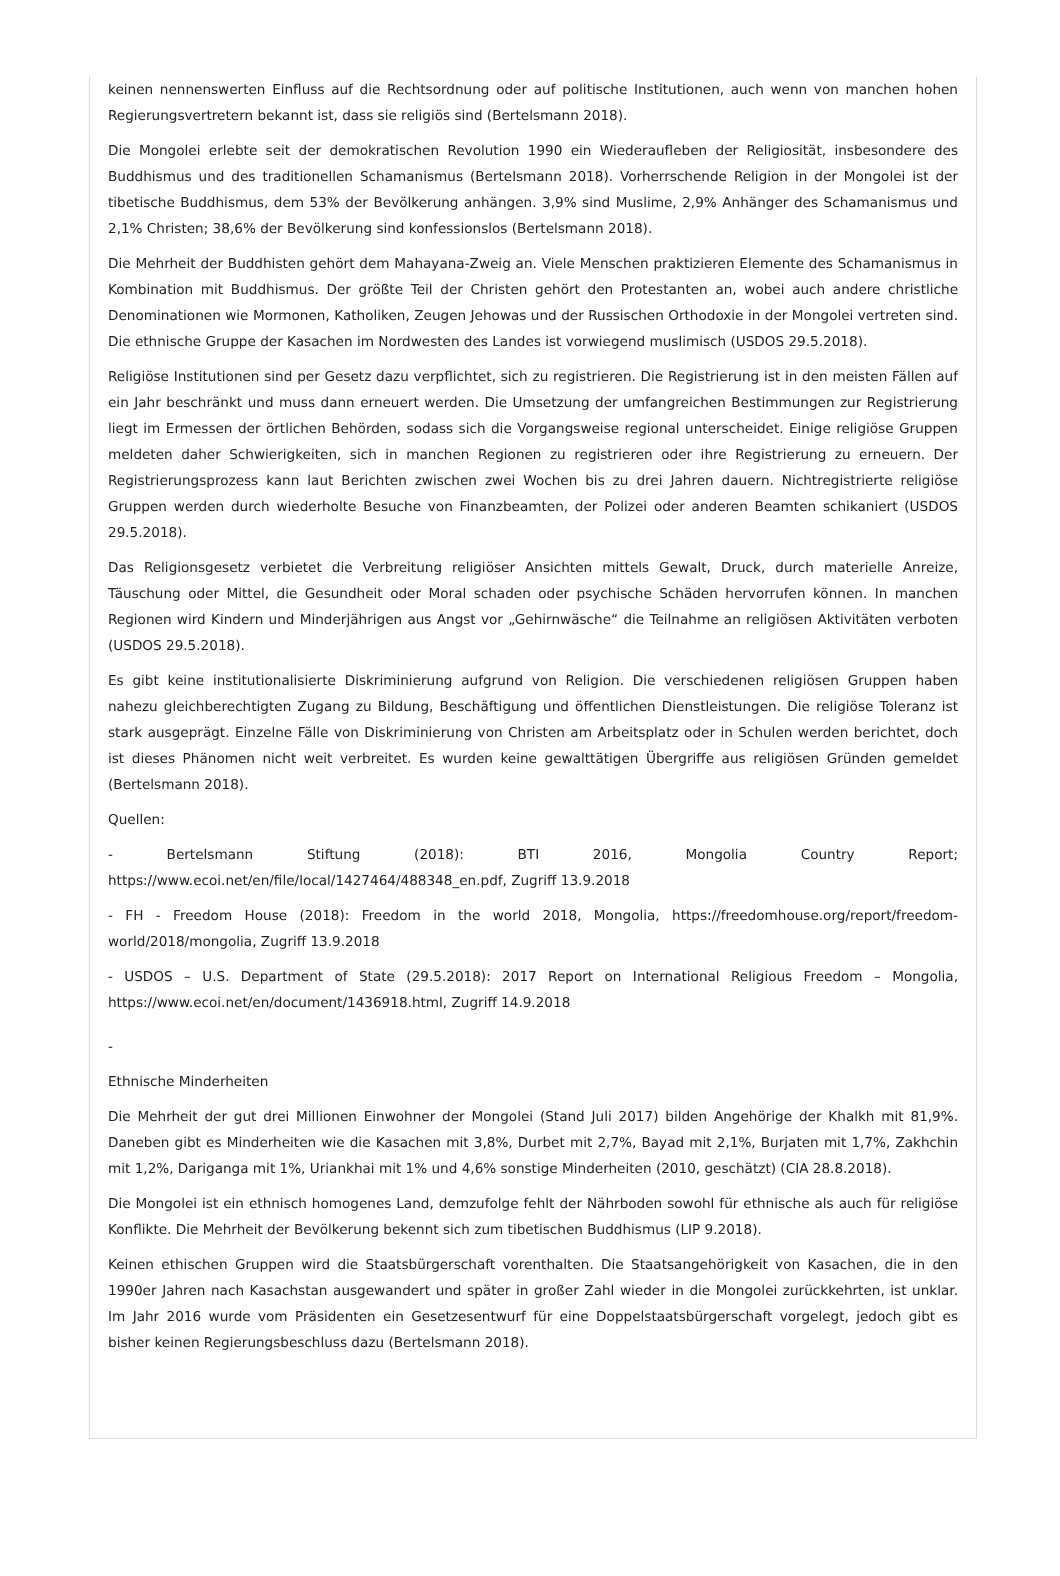keinen nennenswerten Einfluss auf die Rechtsordnung oder auf politische Institutionen, auch wenn von manchen hohen Regierungsvertretern bekannt ist, dass sie religiös sind (Bertelsmann 2018).
Die Mongolei erlebte seit der demokratischen Revolution 1990 ein Wiederaufleben der Religiosität, insbesondere des Buddhismus und des traditionellen Schamanismus (Bertelsmann 2018). Vorherrschende Religion in der Mongolei ist der tibetische Buddhismus, dem 53% der Bevölkerung anhängen. 3,9% sind Muslime, 2,9% Anhänger des Schamanismus und 2,1% Christen; 38,6% der Bevölkerung sind konfessionslos (Bertelsmann 2018).
Die Mehrheit der Buddhisten gehört dem Mahayana-Zweig an. Viele Menschen praktizieren Elemente des Schamanismus in Kombination mit Buddhismus. Der größte Teil der Christen gehört den Protestanten an, wobei auch andere christliche Denominationen wie Mormonen, Katholiken, Zeugen Jehowas und der Russischen Orthodoxie in der Mongolei vertreten sind. Die ethnische Gruppe der Kasachen im Nordwesten des Landes ist vorwiegend muslimisch (USDOS 29.5.2018).
Religiöse Institutionen sind per Gesetz dazu verpflichtet, sich zu registrieren. Die Registrierung ist in den meisten Fällen auf ein Jahr beschränkt und muss dann erneuert werden. Die Umsetzung der umfangreichen Bestimmungen zur Registrierung liegt im Ermessen der örtlichen Behörden, sodass sich die Vorgangsweise regional unterscheidet. Einige religiöse Gruppen meldeten daher Schwierigkeiten, sich in manchen Regionen zu registrieren oder ihre Registrierung zu erneuern. Der Registrierungsprozess kann laut Berichten zwischen zwei Wochen bis zu drei Jahren dauern. Nichtregistrierte religiöse Gruppen werden durch wiederholte Besuche von Finanzbeamten, der Polizei oder anderen Beamten schikaniert (USDOS 29.5.2018).
Das Religionsgesetz verbietet die Verbreitung religiöser Ansichten mittels Gewalt, Druck, durch materielle Anreize, Täuschung oder Mittel, die Gesundheit oder Moral schaden oder psychische Schäden hervorrufen können. In manchen Regionen wird Kindern und Minderjährigen aus Angst vor „Gehirnwäsche“ die Teilnahme an religiösen Aktivitäten verboten (USDOS 29.5.2018).
Es gibt keine institutionalisierte Diskriminierung aufgrund von Religion. Die verschiedenen religiösen Gruppen haben nahezu gleichberechtigten Zugang zu Bildung, Beschäftigung und öffentlichen Dienstleistungen. Die religiöse Toleranz ist stark ausgeprägt. Einzelne Fälle von Diskriminierung von Christen am Arbeitsplatz oder in Schulen werden berichtet, doch ist dieses Phänomen nicht weit verbreitet. Es wurden keine gewalttätigen Übergriffe aus religiösen Gründen gemeldet (Bertelsmann 2018).
Quellen:
- Bertelsmann Stiftung (2018): BTI 2016, Mongolia Country Report; https://www.ecoi.net/en/file/local/1427464/488348_en.pdf, Zugriff 13.9.2018
- FH - Freedom House (2018): Freedom in the world 2018, Mongolia, https://freedomhouse.org/report/freedom-world/2018/mongolia, Zugriff 13.9.2018
- USDOS – U.S. Department of State (29.5.2018): 2017 Report on International Religious Freedom – Mongolia, https://www.ecoi.net/en/document/1436918.html, Zugriff 14.9.2018
-
Ethnische Minderheiten
Die Mehrheit der gut drei Millionen Einwohner der Mongolei (Stand Juli 2017) bilden Angehörige der Khalkh mit 81,9%. Daneben gibt es Minderheiten wie die Kasachen mit 3,8%, Durbet mit 2,7%, Bayad mit 2,1%, Burjaten mit 1,7%, Zakhchin mit 1,2%, Dariganga mit 1%, Uriankhai mit 1% und 4,6% sonstige Minderheiten (2010, geschätzt) (CIA 28.8.2018).
Die Mongolei ist ein ethnisch homogenes Land, demzufolge fehlt der Nährboden sowohl für ethnische als auch für religiöse Konflikte. Die Mehrheit der Bevölkerung bekennt sich zum tibetischen Buddhismus (LIP 9.2018).
Keinen ethischen Gruppen wird die Staatsbürgerschaft vorenthalten. Die Staatsangehörigkeit von Kasachen, die in den 1990er Jahren nach Kasachstan ausgewandert und später in großer Zahl wieder in die Mongolei zurückkehrten, ist unklar. Im Jahr 2016 wurde vom Präsidenten ein Gesetzesentwurf für eine Doppelstaatsbürgerschaft vorgelegt, jedoch gibt es bisher keinen Regierungsbeschluss dazu (Bertelsmann 2018).